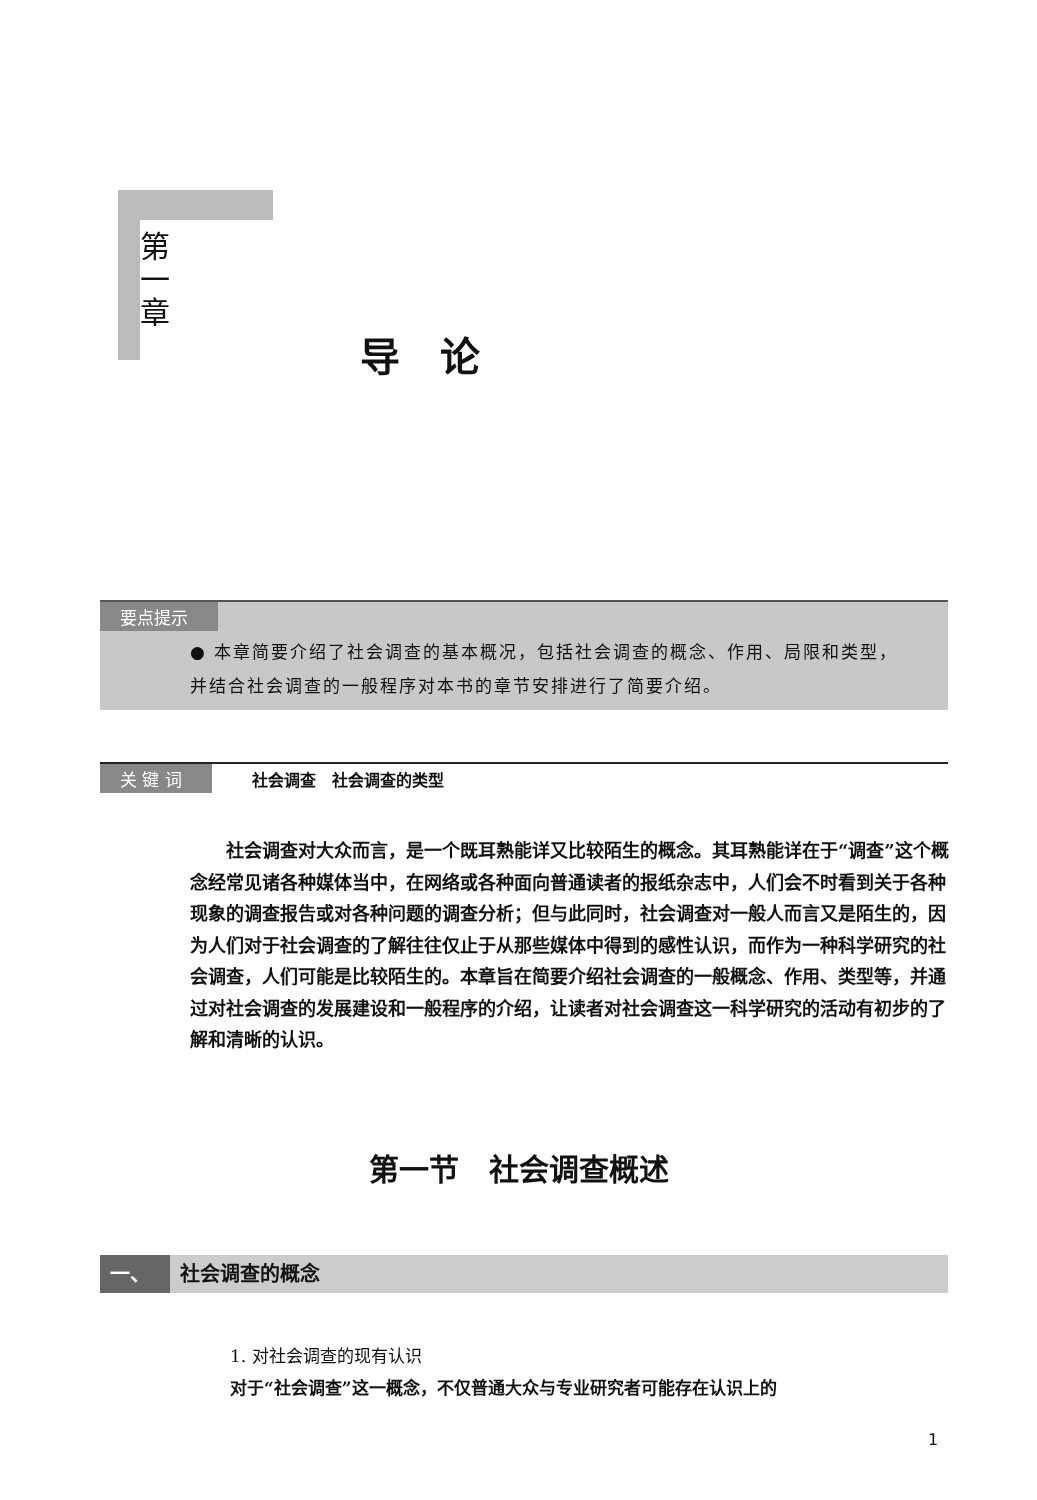第
一
章
导论
要点提示
● 本章简要介绍了社会调查的基本概况，包括社会调查的概念、作用、局限和类型，并结合社会调查的一般程序对本书的章节安排进行了简要介绍。
关 键 词 社会调查　社会调查的类型
社会调查对大众而言，是一个既耳熟能详又比较陌生的概念。其耳熟能详在于“调查”这个概念经常见诸各种媒体当中，在网络或各种面向普通读者的报纸杂志中，人们会不时看到关于各种现象的调查报告或对各种问题的调查分析；但与此同时，社会调查对一般人而言又是陌生的，因为人们对于社会调查的了解往往仅止于从那些媒体中得到的感性认识，而作为一种科学研究的社会调查，人们可能是比较陌生的。本章旨在简要介绍社会调查的一般概念、作用、类型等，并通过对社会调查的发展建设和一般程序的介绍，让读者对社会调查这一科学研究的活动有初步的了解和清晰的认识。
第一节　社会调查概述
一、 社会调查的概念
1. 对社会调查的现有认识
对于“社会调查”这一概念，不仅普通大众与专业研究者可能存在认识上的
1